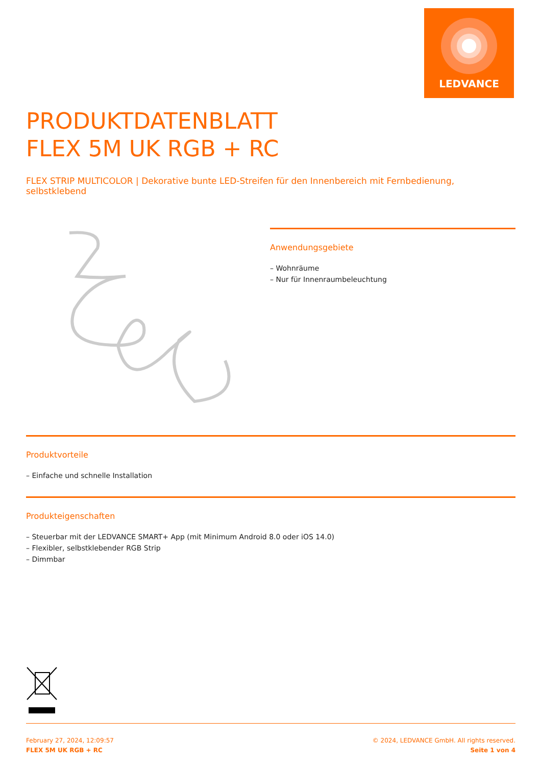LEDVANCE
PRODUKTDATENBLATT
FLEX 5M UK RGB + RC
FLEX STRIP MULTICOLOR | Dekorative bunte LED-Streifen für den Innenbereich mit Fernbedienung, selbstklebend
Anwendungsgebiete
– Wohnräume
– Nur für Innenraumbeleuchtung
Produktvorteile
– Einfache und schnelle Installation
Produkteigenschaften
– Steuerbar mit der LEDVANCE SMART+ App (mit Minimum Android 8.0 oder iOS 14.0)
– Flexibler, selbstklebender RGB Strip
– Dimmbar
February 27, 2024, 12:09:57
FLEX 5M UK RGB + RC
© 2024, LEDVANCE GmbH. All rights reserved.
Seite 1 von 4